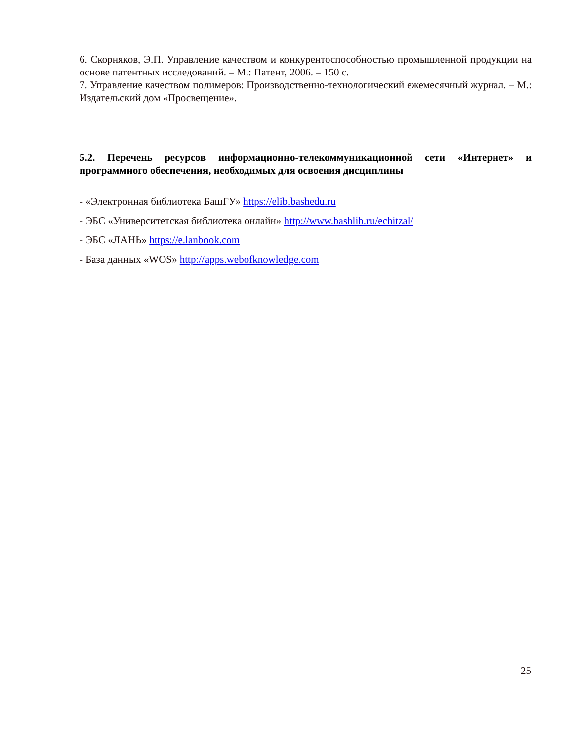6. Скорняков, Э.П. Управление качеством и конкурентоспособностью промышленной продукции на основе патентных исследований. – М.: Патент, 2006. – 150 с.
7. Управление качеством полимеров: Производственно-технологический ежемесячный журнал. – М.: Издательский дом «Просвещение».
5.2. Перечень ресурсов информационно-телекоммуникационной сети «Интернет» и программного обеспечения, необходимых для освоения дисциплины
- «Электронная библиотека БашГУ» https://elib.bashedu.ru
- ЭБС «Университетская библиотека онлайн» http://www.bashlib.ru/echitzal/
- ЭБС «ЛАНЬ» https://e.lanbook.com
- База данных «WOS» http://apps.webofknowledge.com
25